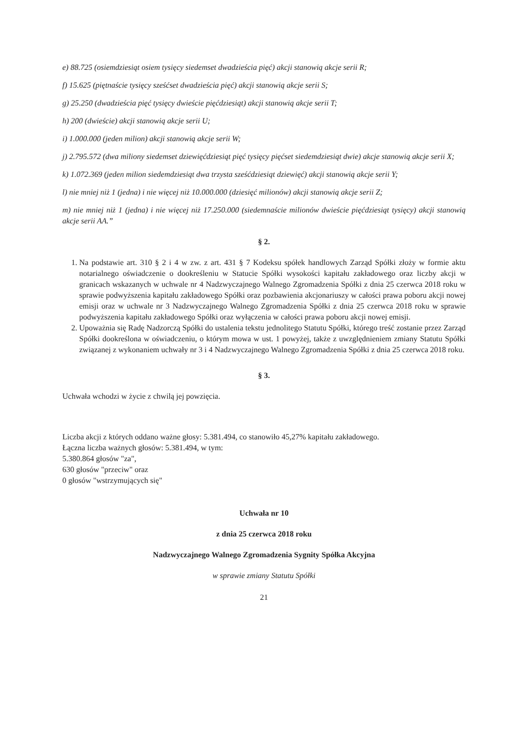e) 88.725 (osiemdziesiąt osiem tysięcy siedemset dwadzieścia pięć) akcji stanowią akcje serii R;
f) 15.625 (piętnaście tysięcy sześćset dwadzieścia pięć) akcji stanowią akcje serii S;
g) 25.250 (dwadzieścia pięć tysięcy dwieście pięćdziesiąt) akcji stanowią akcje serii T;
h) 200 (dwieście) akcji stanowią akcje serii U;
i) 1.000.000 (jeden milion) akcji stanowią akcje serii W;
j) 2.795.572 (dwa miliony siedemset dziewięćdziesiąt pięć tysięcy pięćset siedemdziesiąt dwie) akcje stanowią akcje serii X;
k) 1.072.369 (jeden milion siedemdziesiąt dwa trzysta sześćdziesiąt dziewięć) akcji stanowią akcje serii Y;
l) nie mniej niż 1 (jedna) i nie więcej niż 10.000.000 (dziesięć milionów) akcji stanowią akcje serii Z;
m) nie mniej niż 1 (jedna) i nie więcej niż 17.250.000 (siedemnaście milionów dwieście pięćdziesiąt tysięcy) akcji stanowią akcje serii AA.”
§ 2.
1. Na podstawie art. 310 § 2 i 4 w zw. z art. 431 § 7 Kodeksu spółek handlowych Zarząd Spółki złoży w formie aktu notarialnego oświadczenie o dookreśleniu w Statucie Spółki wysokości kapitału zakładowego oraz liczby akcji w granicach wskazanych w uchwale nr 4 Nadzwyczajnego Walnego Zgromadzenia Spółki z dnia 25 czerwca 2018 roku w sprawie podwyższenia kapitału zakładowego Spółki oraz pozbawienia akcjonariuszy w całości prawa poboru akcji nowej emisji oraz w uchwale nr 3 Nadzwyczajnego Walnego Zgromadzenia Spółki z dnia 25 czerwca 2018 roku w sprawie podwyższenia kapitału zakładowego Spółki oraz wyłączenia w całości prawa poboru akcji nowej emisji.
2. Upoważnia się Radę Nadzorczą Spółki do ustalenia tekstu jednolitego Statutu Spółki, którego treść zostanie przez Zarząd Spółki dookreślona w oświadczeniu, o którym mowa w ust. 1 powyżej, także z uwzględnieniem zmiany Statutu Spółki związanej z wykonaniem uchwały nr 3 i 4 Nadzwyczajnego Walnego Zgromadzenia Spółki z dnia 25 czerwca 2018 roku.
§ 3.
Uchwała wchodzi w życie z chwilą jej powzięcia.
Liczba akcji z których oddano ważne głosy: 5.381.494, co stanowiło 45,27% kapitału zakładowego.
Łączna liczba ważnych głosów: 5.381.494, w tym:
5.380.864 głosów "za",
630 głosów "przeciw" oraz
0 głosów "wstrzymujących się"
Uchwała nr 10
z dnia 25 czerwca 2018 roku
Nadzwyczajnego Walnego Zgromadzenia Sygnity Spółka Akcyjna
w sprawie zmiany Statutu Spółki
21